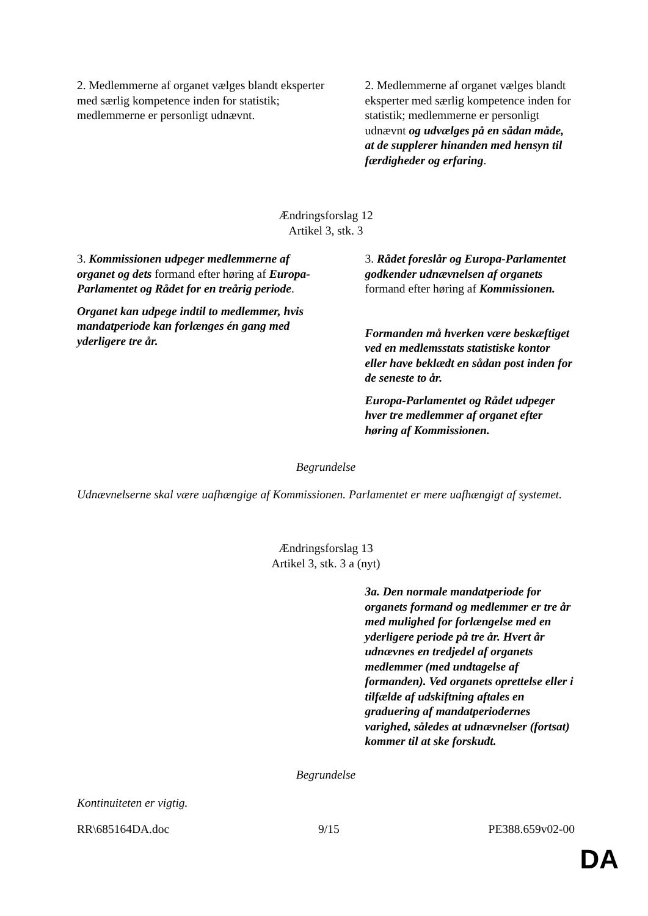| 2. Medlemmerne af organet vælges blandt eksperter med særlig kompetence inden for statistik; medlemmerne er personligt udnævnt. | 2. Medlemmerne af organet vælges blandt eksperter med særlig kompetence inden for statistik; medlemmerne er personligt udnævnt og udvælges på en sådan måde, at de supplerer hinanden med hensyn til færdigheder og erfaring . |
Ændringsforslag 12
Artikel 3, stk. 3
| 3. Kommissionen udpeger medlemmerne af organet og dets formand efter høring af Europa-Parlamentet og Rådet for en treårig periode . Organet kan udpege indtil to medlemmer, hvis mandatperiode kan forlænges én gang med yderligere tre år. | 3. Rådet foreslår og Europa-Parlamentet godkender udnævnelsen af organets formand efter høring af Kommissionen. Formanden må hverken være beskæftiget ved en medlemsstats statistiske kontor eller have beklædt en sådan post inden for de seneste to år. Europa-Parlamentet og Rådet udpeger hver tre medlemmer af organet efter høring af Kommissionen. |
Begrundelse
Udnævnelserne skal være uafhængige af Kommissionen. Parlamentet er mere uafhængigt af systemet.
Ændringsforslag 13
Artikel 3, stk. 3 a (nyt)
| | 3a. Den normale mandatperiode for organets formand og medlemmer er tre år med mulighed for forlængelse med en yderligere periode på tre år. Hvert år udnævnes en tredjedel af organets medlemmer (med undtagelse af formanden). Ved organets oprettelse eller i tilfælde af udskiftning aftales en graduering af mandatperiodernes varighed, således at udnævnelser (fortsat) kommer til at ske forskudt. |
Begrundelse
Kontinuiteten er vigtig.
RR\685164DA.doc 9/15 PE388.659v02-00
DA